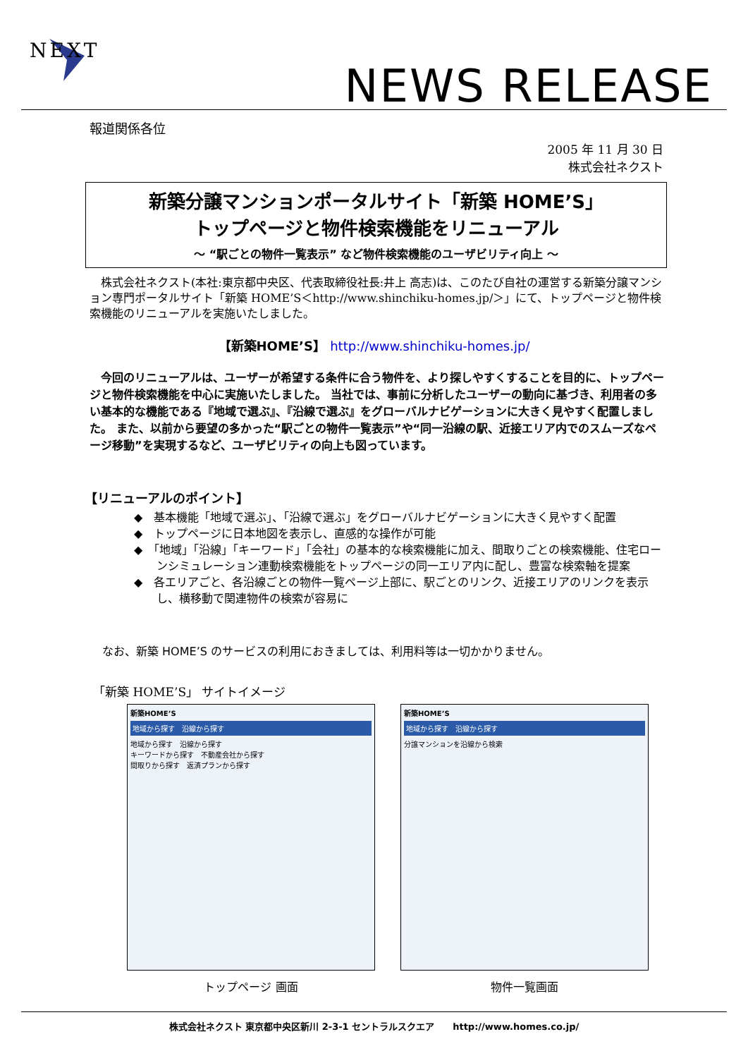NEXT
NEWS RELEASE
報道関係各位
2005 年 11 月 30 日
株式会社ネクスト
新築分譲マンションポータルサイト「新築 HOME’S」
トップページと物件検索機能をリニューアル
～ “駅ごとの物件一覧表示” など物件検索機能のユーザビリティ向上 ～
　株式会社ネクスト(本社:東京都中央区、代表取締役社長:井上 高志)は、このたび自社の運営する新築分譲マンション専門ポータルサイト「新築 HOME’S＜http://www.shinchiku-homes.jp/＞」にて、トップページと物件検索機能のリニューアルを実施いたしました。
【新築HOME’S】 http://www.shinchiku-homes.jp/
　今回のリニューアルは、ユーザーが希望する条件に合う物件を、より探しやすくすることを目的に、トップページと物件検索機能を中心に実施いたしました。 当社では、事前に分析したユーザーの動向に基づき、利用者の多い基本的な機能である『地域で選ぶ』、『沿線で選ぶ』をグローバルナビゲーションに大きく見やすく配置しました。 また、以前から要望の多かった“駅ごとの物件一覧表示”や“同一沿線の駅、近接エリア内でのスムーズなページ移動”を実現するなど、ユーザビリティの向上も図っています。
【リニューアルのポイント】
◆　基本機能「地域で選ぶ」、「沿線で選ぶ」をグローバルナビゲーションに大きく見やすく配置
◆　トップページに日本地図を表示し、直感的な操作が可能
◆　「地域」「沿線」「キーワード」「会社」の基本的な検索機能に加え、間取りごとの検索機能、住宅ローンシミュレーション連動検索機能をトップページの同一エリア内に配し、豊富な検索軸を提案
◆　各エリアごと、各沿線ごとの物件一覧ページ上部に、駅ごとのリンク、近接エリアのリンクを表示し、横移動で関連物件の検索が容易に
なお、新築 HOME’S のサービスの利用におきましては、利用料等は一切かかりません。
「新築 HOME’S」 サイトイメージ
新築HOME’S
地域から探す　沿線から探す
地域から探す　沿線から探す
キーワードから探す　不動産会社から探す
間取りから探す　返済プランから探す
トップページ 画面
新築HOME’S
地域から探す　沿線から探す
分譲マンションを沿線から検索
物件一覧画面
株式会社ネクスト 東京都中央区新川 2-3-1 セントラルスクエア　　http://www.homes.co.jp/